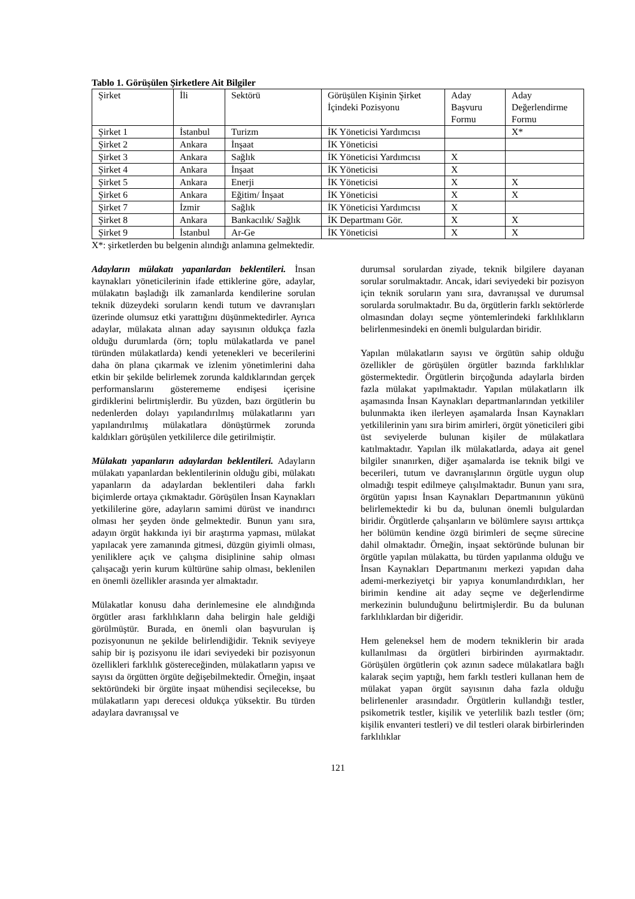Tablo 1. Görüşülen Şirketlere Ait Bilgiler
| Şirket | İli | Sektörü | Görüşülen Kişinin Şirket İçindeki Pozisyonu | Aday Başvuru Formu | Aday Değerlendirme Formu |
| Şirket 1 | İstanbul | Turizm | İK Yöneticisi Yardımcısı | | X* |
| Şirket 2 | Ankara | İnşaat | İK Yöneticisi | | |
| Şirket 3 | Ankara | Sağlık | İK Yöneticisi Yardımcısı | X | |
| Şirket 4 | Ankara | İnşaat | İK Yöneticisi | X | |
| Şirket 5 | Ankara | Enerji | İK Yöneticisi | X | X |
| Şirket 6 | Ankara | Eğitim/ İnşaat | İK Yöneticisi | X | X |
| Şirket 7 | İzmir | Sağlık | İK Yöneticisi Yardımcısı | X | |
| Şirket 8 | Ankara | Bankacılık/ Sağlık | İK Departmanı Gör. | X | X |
| Şirket 9 | İstanbul | Ar-Ge | İK Yöneticisi | X | X |
X*: şirketlerden bu belgenin alındığı anlamına gelmektedir.
Adayların mülakatı yapanlardan beklentileri. İnsan kaynakları yöneticilerinin ifade ettiklerine göre, adaylar, mülakatın başladığı ilk zamanlarda kendilerine sorulan teknik düzeydeki soruların kendi tutum ve davranışları üzerinde olumsuz etki yarattığını düşünmektedirler. Ayrıca adaylar, mülakata alınan aday sayısının oldukça fazla olduğu durumlarda (örn; toplu mülakatlarda ve panel türünden mülakatlarda) kendi yetenekleri ve becerilerini daha ön plana çıkarmak ve izlenim yönetimlerini daha etkin bir şekilde belirlemek zorunda kaldıklarından gerçek performanslarını gösterememe endişesi içerisine girdiklerini belirtmişlerdir. Bu yüzden, bazı örgütlerin bu nedenlerden dolayı yapılandırılmış mülakatlarını yarı yapılandırılmış mülakatlara dönüştürmek zorunda kaldıkları görüşülen yetkililerce dile getirilmiştir.
Mülakatı yapanların adaylardan beklentileri. Adayların mülakatı yapanlardan beklentilerinin olduğu gibi, mülakatı yapanların da adaylardan beklentileri daha farklı biçimlerde ortaya çıkmaktadır. Görüşülen İnsan Kaynakları yetkililerine göre, adayların samimi dürüst ve inandırıcı olması her şeyden önde gelmektedir. Bunun yanı sıra, adayın örgüt hakkında iyi bir araştırma yapması, mülakat yapılacak yere zamanında gitmesi, düzgün giyimli olması, yeniliklere açık ve çalışma disiplinine sahip olması çalışacağı yerin kurum kültürüne sahip olması, beklenilen en önemli özellikler arasında yer almaktadır.
Mülakatlar konusu daha derinlemesine ele alındığında örgütler arası farklılıkların daha belirgin hale geldiği görülmüştür. Burada, en önemli olan başvurulan iş pozisyonunun ne şekilde belirlendiğidir. Teknik seviyeye sahip bir iş pozisyonu ile idari seviyedeki bir pozisyonun özellikleri farklılık göstereceğinden, mülakatların yapısı ve sayısı da örgütten örgüte değişebilmektedir. Örneğin, inşaat sektöründeki bir örgüte inşaat mühendisi seçilecekse, bu mülakatların yapı derecesi oldukça yüksektir. Bu türden adaylara davranışsal ve
durumsal sorulardan ziyade, teknik bilgilere dayanan sorular sorulmaktadır. Ancak, idari seviyedeki bir pozisyon için teknik soruların yanı sıra, davranışsal ve durumsal sorularda sorulmaktadır. Bu da, örgütlerin farklı sektörlerde olmasından dolayı seçme yöntemlerindeki farklılıkların belirlenmesindeki en önemli bulgulardan biridir.
Yapılan mülakatların sayısı ve örgütün sahip olduğu özellikler de görüşülen örgütler bazında farklılıklar göstermektedir. Örgütlerin birçoğunda adaylarla birden fazla mülakat yapılmaktadır. Yapılan mülakatların ilk aşamasında İnsan Kaynakları departmanlarından yetkililer bulunmakta iken ilerleyen aşamalarda İnsan Kaynakları yetkililerinin yanı sıra birim amirleri, örgüt yöneticileri gibi üst seviyelerde bulunan kişiler de mülakatlara katılmaktadır. Yapılan ilk mülakatlarda, adaya ait genel bilgiler sınanırken, diğer aşamalarda ise teknik bilgi ve becerileri, tutum ve davranışlarının örgütle uygun olup olmadığı tespit edilmeye çalışılmaktadır. Bunun yanı sıra, örgütün yapısı İnsan Kaynakları Departmanının yükünü belirlemektedir ki bu da, bulunan önemli bulgulardan biridir. Örgütlerde çalışanların ve bölümlere sayısı arttıkça her bölümün kendine özgü birimleri de seçme sürecine dahil olmaktadır. Örneğin, inşaat sektöründe bulunan bir örgütle yapılan mülakatta, bu türden yapılanma olduğu ve İnsan Kaynakları Departmanını merkezi yapıdan daha ademi-merkeziyetçi bir yapıya konumlandırdıkları, her birimin kendine ait aday seçme ve değerlendirme merkezinin bulunduğunu belirtmişlerdir. Bu da bulunan farklılıklardan bir diğeridir.
Hem geleneksel hem de modern tekniklerin bir arada kullanılması da örgütleri birbirinden ayırmaktadır. Görüşülen örgütlerin çok azının sadece mülakatlara bağlı kalarak seçim yaptığı, hem farklı testleri kullanan hem de mülakat yapan örgüt sayısının daha fazla olduğu belirlenenler arasındadır. Örgütlerin kullandığı testler, psikometrik testler, kişilik ve yeterlilik bazlı testler (örn; kişilik envanteri testleri) ve dil testleri olarak birbirlerinden farklılıklar
121